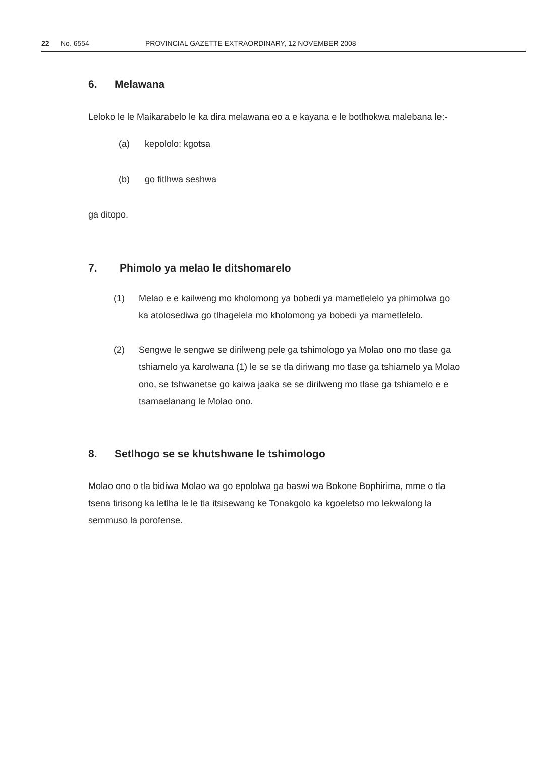22 No. 6554 PROVINCIAL GAZETTE EXTRAORDINARY, 12 NOVEMBER 2008
6. Melawana
Leloko le le Maikarabelo le ka dira melawana eo a e kayana e le botlhokwa malebana le:-
(a) kepololo; kgotsa
(b) go fitlhwa seshwa
ga ditopo.
7. Phimolo ya melao le ditshomarelo
(1) Melao e e kailweng mo kholomong ya bobedi ya mametlelelo ya phimolwa go ka atolosediwa go tlhagelela mo kholomong ya bobedi ya mametlelelo.
(2) Sengwe le sengwe se dirilweng pele ga tshimologo ya Molao ono mo tlase ga tshiamelo ya karolwana (1) le se se tla diriwang mo tlase ga tshiamelo ya Molao ono, se tshwanetse go kaiwa jaaka se se dirilweng mo tlase ga tshiamelo e e tsamaelanang le Molao ono.
8. Setlhogo se se khutshwane le tshimologo
Molao ono o tla bidiwa Molao wa go epololwa ga baswi wa Bokone Bophirima, mme o tla tsena tirisong ka letlha le le tla itsisewang ke Tonakgolo ka kgoeletso mo lekwalong la semmuso la porofense.